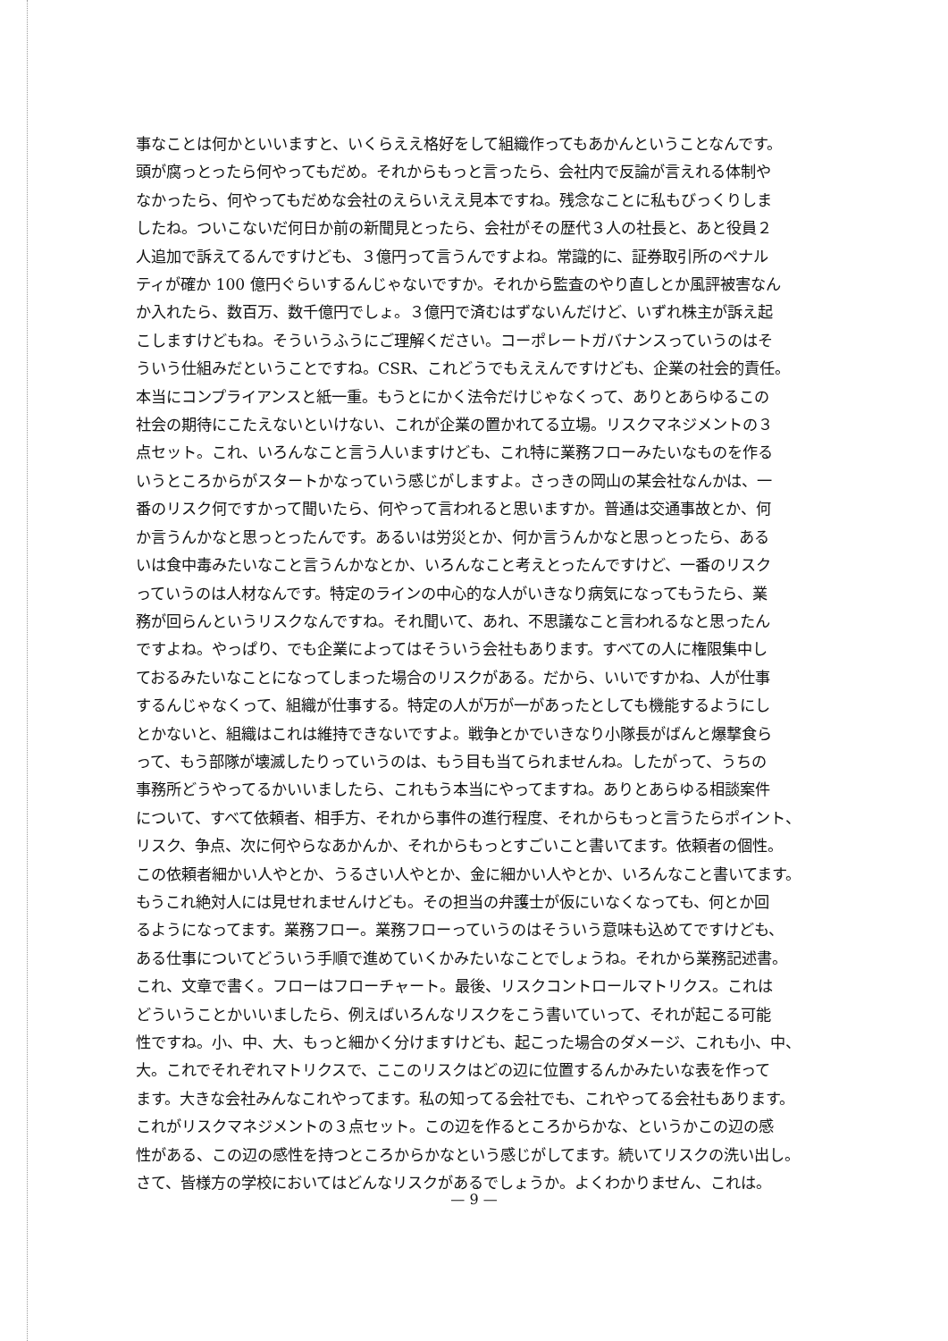事なことは何かといいますと、いくらええ格好をして組織作ってもあかんということなんです。
頭が腐っとったら何やってもだめ。それからもっと言ったら、会社内で反論が言えれる体制や
なかったら、何やってもだめな会社のえらいええ見本ですね。残念なことに私もびっくりしま
したね。ついこないだ何日か前の新聞見とったら、会社がその歴代３人の社長と、あと役員２
人追加で訴えてるんですけども、３億円って言うんですよね。常識的に、証券取引所のペナル
ティが確か 100 億円ぐらいするんじゃないですか。それから監査のやり直しとか風評被害なん
か入れたら、数百万、数千億円でしょ。３億円で済むはずないんだけど、いずれ株主が訴え起
こしますけどもね。そういうふうにご理解ください。コーポレートガバナンスっていうのはそ
ういう仕組みだということですね。CSR、これどうでもええんですけども、企業の社会的責任。
本当にコンプライアンスと紙一重。もうとにかく法令だけじゃなくって、ありとあらゆるこの
社会の期待にこたえないといけない、これが企業の置かれてる立場。リスクマネジメントの３
点セット。これ、いろんなこと言う人いますけども、これ特に業務フローみたいなものを作る
いうところからがスタートかなっていう感じがしますよ。さっきの岡山の某会社なんかは、一
番のリスク何ですかって聞いたら、何やって言われると思いますか。普通は交通事故とか、何
か言うんかなと思っとったんです。あるいは労災とか、何か言うんかなと思っとったら、ある
いは食中毒みたいなこと言うんかなとか、いろんなこと考えとったんですけど、一番のリスク
っていうのは人材なんです。特定のラインの中心的な人がいきなり病気になってもうたら、業
務が回らんというリスクなんですね。それ聞いて、あれ、不思議なこと言われるなと思ったん
ですよね。やっぱり、でも企業によってはそういう会社もあります。すべての人に権限集中し
ておるみたいなことになってしまった場合のリスクがある。だから、いいですかね、人が仕事
するんじゃなくって、組織が仕事する。特定の人が万が一があったとしても機能するようにし
とかないと、組織はこれは維持できないですよ。戦争とかでいきなり小隊長がばんと爆撃食ら
って、もう部隊が壊滅したりっていうのは、もう目も当てられませんね。したがって、うちの
事務所どうやってるかいいましたら、これもう本当にやってますね。ありとあらゆる相談案件
について、すべて依頼者、相手方、それから事件の進行程度、それからもっと言うたらポイント、
リスク、争点、次に何やらなあかんか、それからもっとすごいこと書いてます。依頼者の個性。
この依頼者細かい人やとか、うるさい人やとか、金に細かい人やとか、いろんなこと書いてます。
もうこれ絶対人には見せれませんけども。その担当の弁護士が仮にいなくなっても、何とか回
るようになってます。業務フロー。業務フローっていうのはそういう意味も込めてですけども、
ある仕事についてどういう手順で進めていくかみたいなことでしょうね。それから業務記述書。
これ、文章で書く。フローはフローチャート。最後、リスクコントロールマトリクス。これは
どういうことかいいましたら、例えばいろんなリスクをこう書いていって、それが起こる可能
性ですね。小、中、大、もっと細かく分けますけども、起こった場合のダメージ、これも小、中、
大。これでそれぞれマトリクスで、ここのリスクはどの辺に位置するんかみたいな表を作って
ます。大きな会社みんなこれやってます。私の知ってる会社でも、これやってる会社もあります。
これがリスクマネジメントの３点セット。この辺を作るところからかな、というかこの辺の感
性がある、この辺の感性を持つところからかなという感じがしてます。続いてリスクの洗い出し。
さて、皆様方の学校においてはどんなリスクがあるでしょうか。よくわかりません、これは。
— 9 —